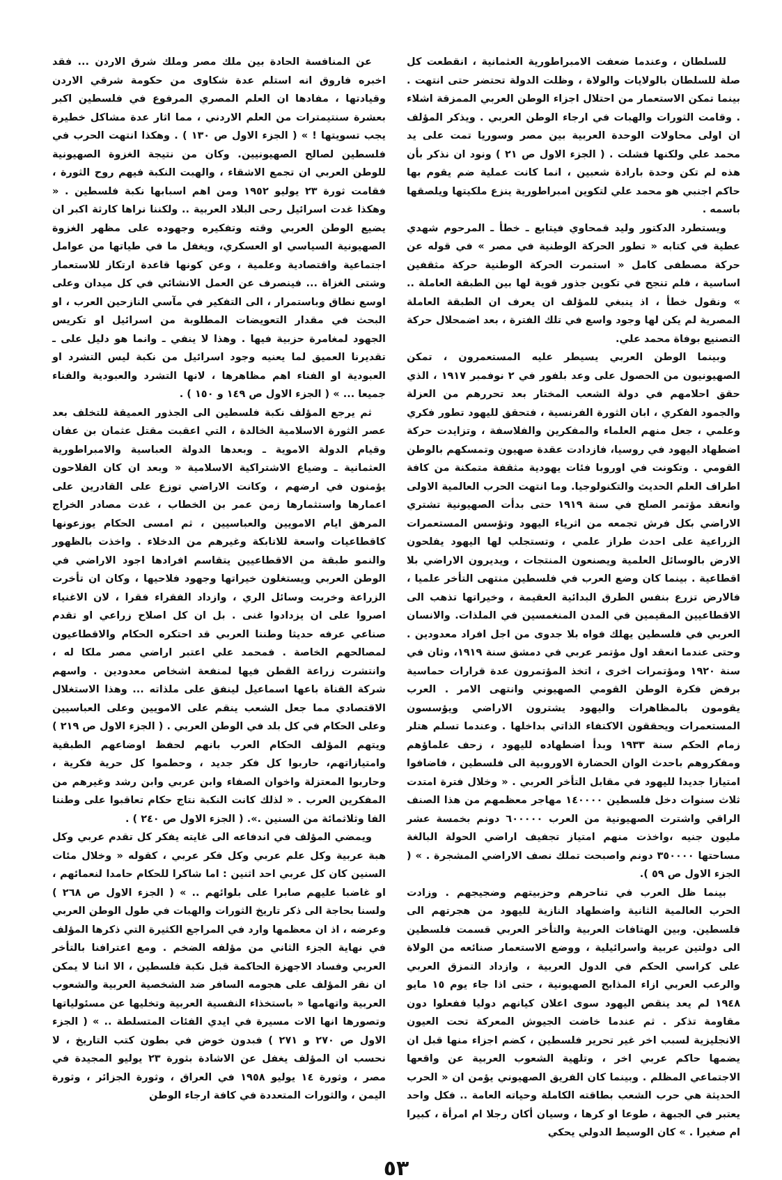للسلطان ، وعندما ضعفت الامبراطورية العثمانية ، انقطعت كل صلة للسلطان بالولايات والولاة ، وظلت الدولة تحتضر حتى انتهت . بينما تمكن الاستعمار من احتلال اجزاء الوطن العربي الممزقة اشلاء . وقامت الثورات والهبات في ارجاء الوطن العربي . ويذكر المؤلف ان اولى محاولات الوحدة العربية بين مصر وسوريا تمت على يد محمد علي ولكنها فشلت . ( الجزء الاول ص ٢١ ) ونود ان نذكر بأن هذه لم تكن وحدة بارادة شعبين ، انما كانت عملية ضم يقوم بها حاكم اجنبي هو محمد علي لتكوين امبراطورية ينزع ملكيتها ويلصقها باسمه .
ويستطرد الدكتور وليد قمحاوي فيتابع ـ خطأ ـ المرحوم شهدي عطية في كتابه « تطور الحركة الوطنية في مصر » في قوله عن حركة مصطفى كامل « استمرت الحركة الوطنية حركة مثقفين اساسية ، فلم تنجح في تكوين جذور قوية لها بين الطبقة العاملة .. » ونقول خطأ ، اذ ينبغي للمؤلف ان يعرف ان الطبقة العاملة المصرية لم يكن لها وجود واسع في تلك الفترة ، بعد اضمحلال حركة التصنيع بوفاة محمد علي.
وبينما الوطن العربي يسيطر عليه المستعمرون ، تمكن الصهيونيون من الحصول على وعد بلفور في ٢ نوفمبر ١٩١٧ ، الذي حقق احلامهم في دولة الشعب المختار بعد تحررهم من العزلة والجمود الفكري ، ابان الثورة الفرنسية ، فتحقق لليهود تطور فكري وعلمي ، جعل منهم العلماء والمفكرين والفلاسفة ، وتزايدت حركة اضطهاد اليهود في روسيا، فازدادت عقدة صهيون وتمسكهم بالوطن القومي . وتكونت في اوروبا فئات يهودية مثقفة متمكنة من كافة اطراف العلم الحديث والتكنولوجيا. وما انتهت الحرب العالمية الاولى وانعقد مؤتمر الصلح في سنة ١٩١٩ حتى بدأت الصهيونية تشتري الاراضي بكل فرش تجمعه من اثرياء اليهود وتؤسس المستعمرات الزراعية على احدث طراز علمي ، وتستجلب لها اليهود يفلحون الارض بالوسائل العلمية ويصنعون المنتجات ، ويديرون الاراضي بلا اقطاعية . بينما كان وضع العرب في فلسطين منتهى التأخر علميا ، فالارض تزرع بنفس الطرق البدائية العقيمة ، وخيراتها تذهب الى الاقطاعيين المقيمين في المدن المنغمسين في الملذات. والانسان العربي في فلسطين يهلك فواه بلا جدوى من اجل افراد معدودين . وحتى عندما انعقد اول مؤتمر عربي في دمشق سنة ١٩١٩، وثان في سنة ١٩٢٠ ومؤتمرات اخرى ، اتخذ المؤتمرون عدة قرارات حماسية برفض فكرة الوطن القومي الصهيوني وانتهى الامر . العرب يقومون بالمظاهرات واليهود يشترون الاراضي ويؤسسون المستعمرات ويحققون الاكتفاء الذاتي بداخلها . وعندما تسلم هتلر زمام الحكم سنة ١٩٣٣ وبدأ اضطهاده لليهود ، زحف علماؤهم ومفكروهم باحدث الوان الحضارة الاوروبية الى فلسطين ، فاضافوا امتيازا جديدا لليهود في مقابل التأخر العربي . « وخلال فترة امتدت ثلاث سنوات دخل فلسطين ١٤٠٠٠٠ مهاجر معظمهم من هذا الصنف الراقي واشترت الصهيونية من العرب ٦٠٠٠٠٠ دونم بخمسة عشر مليون جنيه ،واخذت منهم امتياز تجفيف اراضي الحولة البالغة مساحتها ٣٥٠٠٠٠ دونم واصبحت تملك نصف الاراضي المشجرة . » ( الجزء الاول ص ٥٩ ).
بينما ظل العرب في تناحرهم وحزبيتهم وضجيجهم . وزادت الحرب العالمية الثانية واضطهاد النازية لليهود من هجرتهم الى فلسطين. وبين الهتافات العربية والتأخر العربي قسمت فلسطين الى دولتين عربية واسرائيلية ، ووضع الاستعمار صنائعه من الولاة على كراسي الحكم في الدول العربية ، وازداد التمزق العربي والرعب العربي ازاء المذابح الصهيونية ، حتى اذا جاء يوم ١٥ مايو ١٩٤٨ لم يعد ينقص اليهود سوى اعلان كيانهم دوليا ففعلوا دون مقاومة تذكر . ثم عندما خاضت الجيوش المعركة تحت العيون الانجليزية لسبب اخر غير تحرير فلسطين ، كضم اجزاء منها قبل ان يضمها حاكم عربي اخر ، وتلهية الشعوب العربية عن واقعها الاجتماعي المظلم . وبينما كان الفريق الصهيوني يؤمن ان « الحرب الحديثة هي حرب الشعب بطاقته الكاملة وحياته العامة .. فكل واحد يعتبر في الجبهة ، طوعا او كرها ، وسيان أكان رجلا ام امرأة ، كبيرا ام صغيرا . » كان الوسيط الدولي يحكي
عن المنافسة الحادة بين ملك مصر وملك شرق الاردن ... فقد اخبره فاروق انه استلم عدة شكاوى من حكومة شرقي الاردن وقيادتها ، مفادها ان العلم المصري المرفوع في فلسطين اكبر بعشرة سنتيمترات من العلم الاردني ، مما اثار عدة مشاكل خطيرة يجب تسويتها ! » ( الجزء الاول ص ١٣٠ ) . وهكذا انتهت الحرب في فلسطين لصالح الصهيونيين. وكان من نتيجة الغزوة الصهيونية للوطن العربي ان تجمع الاشقاء ، والهبت النكبة فيهم روح الثورة ، فقامت ثورة ٢٣ يوليو ١٩٥٢ ومن اهم اسبابها نكبة فلسطين . « وهكذا غدت اسرائيل رحى البلاد العربية .. ولكننا نراها كارثة اكبر ان يضيع الوطن العربي وقته وتفكيره وجهوده على مظهر الغزوة الصهيونية السياسي او العسكري، ويغفل ما في طياتها من عوامل اجتماعية واقتصادية وعلمية ، وعن كونها قاعدة ارتكاز للاستعمار وشتى الغزاة ... فينصرف عن العمل الانشائي في كل ميدان وعلى اوسع نطاق وباستمرار ، الى التفكير في مآسي النازحين العرب ، او البحث في مقدار التعويضات المطلوبة من اسرائيل او تكريس الجهود لمغامرة حزبية فيها . وهذا لا ينفي ـ وانما هو دليل على ـ تقديرنا العميق لما يعنيه وجود اسرائيل من نكبة ليس التشرد او العبودية او الفناء اهم مظاهرها ، لانها التشرد والعبودية والفناء جميعا ... » ( الجزء الاول ص ١٤٩ و ١٥٠ ) .
ثم يرجع المؤلف نكبة فلسطين الى الجذور العميقة للتخلف بعد عصر الثورة الاسلامية الخالدة ، التي اعقبت مقتل عثمان بن عفان وقيام الدولة الاموية ـ وبعدها الدولة العباسية والامبراطورية العثمانية ـ وضياع الاشتراكية الاسلامية « وبعد ان كان الفلاحون يؤمنون في ارضهم ، وكانت الاراضي توزع على القادرين على اعمارها واستثمارها زمن عمر بن الخطاب ، غدت مصادر الخراج المرهق ايام الامويين والعباسيين ، ثم امسى الحكام يوزعونها كاقطاعيات واسعة للاتابكة وغيرهم من الدخلاء . واخذت بالظهور والنمو طبقة من الاقطاعيين يتقاسم افرادها اجود الاراضي في الوطن العربي ويستغلون خيراتها وجهود فلاحيها ، وكان ان تأخرت الزراعة وخربت وسائل الري ، وازداد الفقراء فقرا ، لان الاغنياء اصروا على ان يزدادوا غنى . بل ان كل اصلاح زراعي او تقدم صناعي عرفه حديثا وطننا العربي قد احتكره الحكام والاقطاعيون لمصالحهم الخاصة . فمحمد علي اعتبر اراضي مصر ملكا له ، وانتشرت زراعة القطن فيها لمنفعة اشخاص معدودين . واسهم شركة القناة باعها اسماعيل لينفق على ملذاته ... وهذا الاستغلال الاقتصادي مما جعل الشعب ينقم على الامويين وعلى العباسيين وعلى الحكام في كل بلد في الوطن العربي . ( الجزء الاول ص ٢١٩ ) ويتهم المؤلف الحكام العرب بانهم لحفظ اوضاعهم الطبقية وامتيازاتهم، حاربوا كل فكر جديد ، وحطموا كل حرية فكرية ، وحاربوا المعتزلة واخوان الصفاء وابن عربي وابن رشد وغيرهم من المفكرين العرب . « لذلك كانت النكبة نتاج حكام تعاقبوا على وطننا الفا وثلاثمائة من السنين .». ( الجزء الاول ص ٢٤٠ ) .
ويمضي المؤلف في اندفاعه الى غايته يفكر كل تقدم عربي وكل هبة عربية وكل علم عربي وكل فكر عربي ، كقوله « وخلال مئات السنين كان كل عربي احد اثنين : اما شاكرا للحكام حامدا لنعمائهم ، او غاضبا عليهم صابرا على بلوائهم .. » ( الجزء الاول ص ٢٦٨ ) ولسنا بحاجة الى ذكر تاريخ الثورات والهبات في طول الوطن العربي وعرضه ، اذ ان معظمها وارد في المراجع الكثيرة التي ذكرها المؤلف في نهاية الجزء الثاني من مؤلفه الضخم . ومع اعترافنا بالتأخر العربي وفساد الاجهزة الحاكمة قبل نكبة فلسطين ، الا اننا لا يمكن ان نقر المؤلف على هجومه السافر ضد الشخصية العربية والشعوب العربية واتهامها « باستخذاء النفسية العربية وتخليها عن مسئولياتها وتصورها انها الات مسيرة في ايدي الفئات المتسلطة .. » ( الجزء الاول ص ٢٧٠ و ٢٧١ ) فبدون خوض في بطون كتب التاريخ ، لا نحسب ان المؤلف يغفل عن الاشادة بثورة ٢٣ يوليو المجيدة في مصر ، وثورة ١٤ يوليو ١٩٥٨ في العراق ، وثورة الجزائر ، وثورة اليمن ، والثورات المتعددة في كافة ارجاء الوطن
٥٣